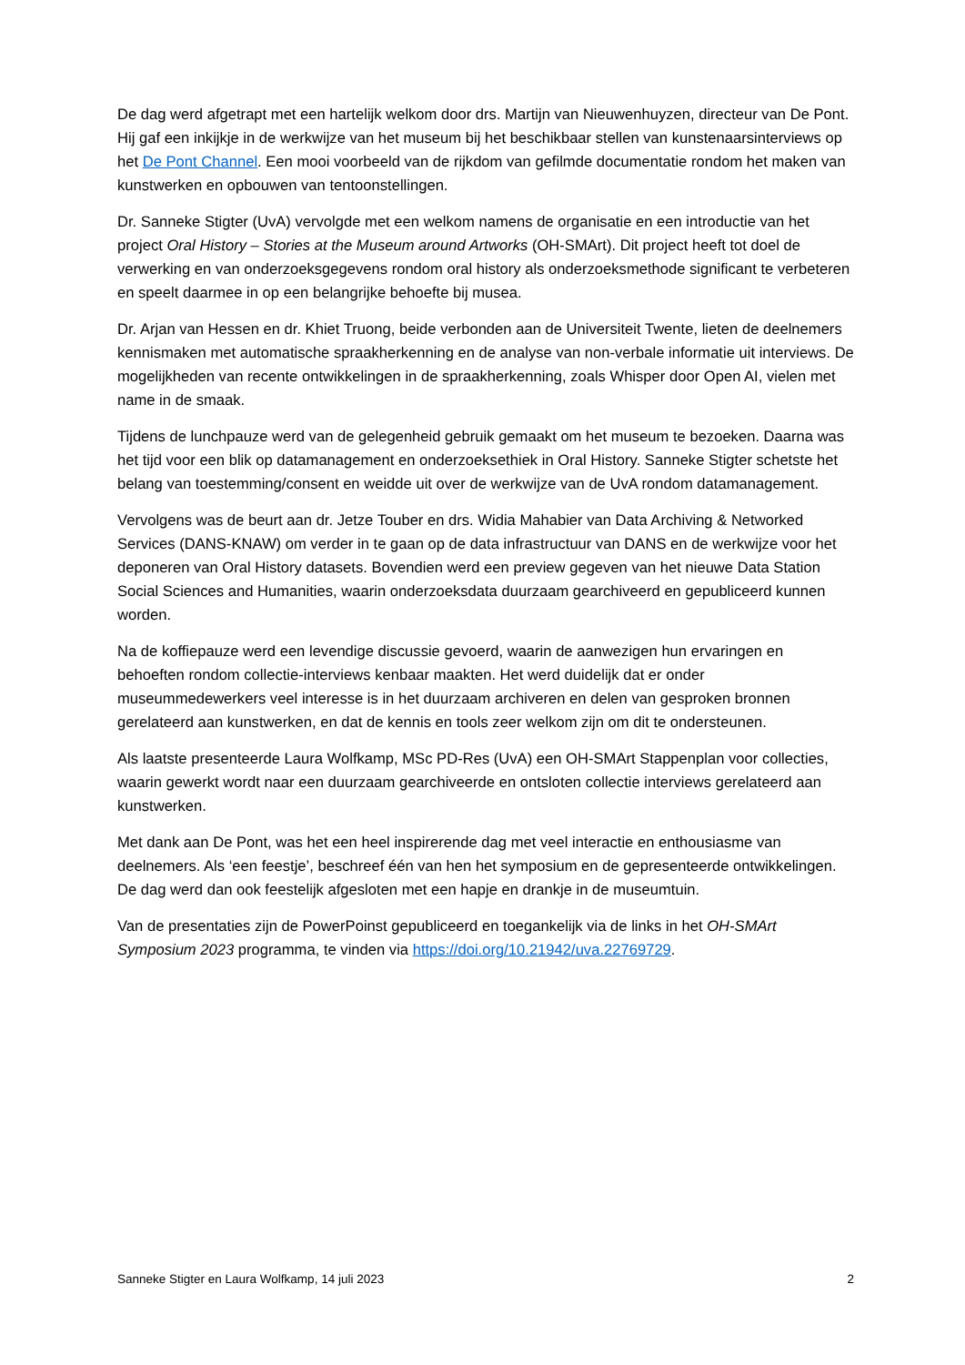De dag werd afgetrapt met een hartelijk welkom door drs. Martijn van Nieuwenhuyzen, directeur van De Pont. Hij gaf een inkijkje in de werkwijze van het museum bij het beschikbaar stellen van kunstenaarsinterviews op het De Pont Channel. Een mooi voorbeeld van de rijkdom van gefilmde documentatie rondom het maken van kunstwerken en opbouwen van tentoonstellingen.
Dr. Sanneke Stigter (UvA) vervolgde met een welkom namens de organisatie en een introductie van het project Oral History – Stories at the Museum around Artworks (OH-SMArt). Dit project heeft tot doel de verwerking en van onderzoeksgegevens rondom oral history als onderzoeksmethode significant te verbeteren en speelt daarmee in op een belangrijke behoefte bij musea.
Dr. Arjan van Hessen en dr. Khiet Truong, beide verbonden aan de Universiteit Twente, lieten de deelnemers kennismaken met automatische spraakherkenning en de analyse van non-verbale informatie uit interviews. De mogelijkheden van recente ontwikkelingen in de spraakherkenning, zoals Whisper door Open AI, vielen met name in de smaak.
Tijdens de lunchpauze werd van de gelegenheid gebruik gemaakt om het museum te bezoeken. Daarna was het tijd voor een blik op datamanagement en onderzoeksethiek in Oral History. Sanneke Stigter schetste het belang van toestemming/consent en weidde uit over de werkwijze van de UvA rondom datamanagement.
Vervolgens was de beurt aan dr. Jetze Touber en drs. Widia Mahabier van Data Archiving & Networked Services (DANS-KNAW) om verder in te gaan op de data infrastructuur van DANS en de werkwijze voor het deponeren van Oral History datasets. Bovendien werd een preview gegeven van het nieuwe Data Station Social Sciences and Humanities, waarin onderzoeksdata duurzaam gearchiveerd en gepubliceerd kunnen worden.
Na de koffiepauze werd een levendige discussie gevoerd, waarin de aanwezigen hun ervaringen en behoeften rondom collectie-interviews kenbaar maakten. Het werd duidelijk dat er onder museummedewerkers veel interesse is in het duurzaam archiveren en delen van gesproken bronnen gerelateerd aan kunstwerken, en dat de kennis en tools zeer welkom zijn om dit te ondersteunen.
Als laatste presenteerde Laura Wolfkamp, MSc PD-Res (UvA) een OH-SMArt Stappenplan voor collecties, waarin gewerkt wordt naar een duurzaam gearchiveerde en ontsloten collectie interviews gerelateerd aan kunstwerken.
Met dank aan De Pont, was het een heel inspirerende dag met veel interactie en enthousiasme van deelnemers. Als ‘een feestje’, beschreef één van hen het symposium en de gepresenteerde ontwikkelingen. De dag werd dan ook feestelijk afgesloten met een hapje en drankje in de museumtuin.
Van de presentaties zijn de PowerPoinst gepubliceerd en toegankelijk via de links in het OH-SMArt Symposium 2023 programma, te vinden via https://doi.org/10.21942/uva.22769729.
Sanneke Stigter en Laura Wolfkamp, 14 juli 2023 2